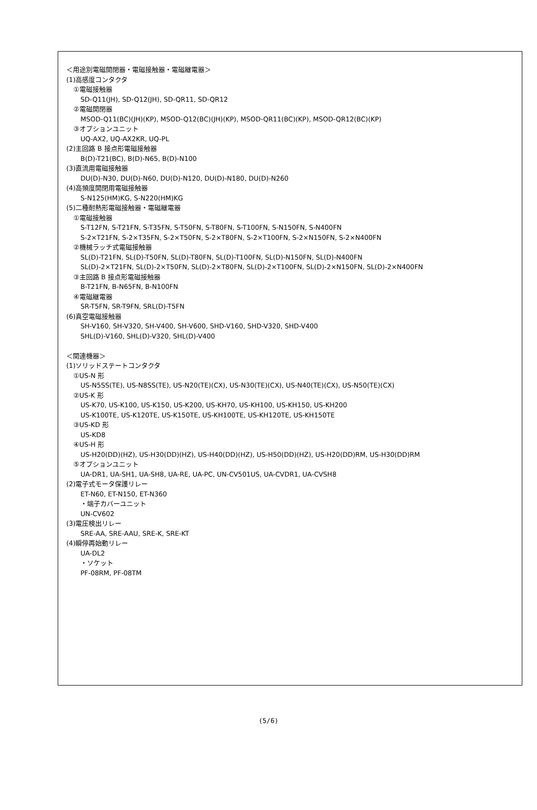＜用途別電磁開閉器・電磁接触器・電磁継電器＞
(1)高感度コンタクタ
①電磁接触器
SD-Q11(JH), SD-Q12(JH), SD-QR11, SD-QR12
②電磁開閉器
MSOD-Q11(BC)(JH)(KP), MSOD-Q12(BC)(JH)(KP), MSOD-QR11(BC)(KP), MSOD-QR12(BC)(KP)
③オプションユニット
UQ-AX2, UQ-AX2KR, UQ-PL
(2)主回路 B 接点形電磁接触器
B(D)-T21(BC), B(D)-N65, B(D)-N100
(3)直流用電磁接触器
DU(D)-N30, DU(D)-N60, DU(D)-N120, DU(D)-N180, DU(D)-N260
(4)高頻度開閉用電磁接触器
S-N125(HM)KG, S-N220(HM)KG
(5)二種耐熱形電磁接触器・電磁継電器
①電磁接触器
S-T12FN, S-T21FN, S-T35FN, S-T50FN, S-T80FN, S-T100FN, S-N150FN, S-N400FN
S-2×T21FN, S-2×T35FN, S-2×T50FN, S-2×T80FN, S-2×T100FN, S-2×N150FN, S-2×N400FN
②機械ラッチ式電磁接触器
SL(D)-T21FN, SL(D)-T50FN, SL(D)-T80FN, SL(D)-T100FN, SL(D)-N150FN, SL(D)-N400FN
SL(D)-2×T21FN, SL(D)-2×T50FN, SL(D)-2×T80FN, SL(D)-2×T100FN, SL(D)-2×N150FN, SL(D)-2×N400FN
③主回路 B 接点形電磁接触器
B-T21FN, B-N65FN, B-N100FN
④電磁継電器
SR-T5FN, SR-T9FN, SRL(D)-T5FN
(6)真空電磁接触器
SH-V160, SH-V320, SH-V400, SH-V600, SHD-V160, SHD-V320, SHD-V400
SHL(D)-V160, SHL(D)-V320, SHL(D)-V400
＜関連機器＞
(1)ソリッドステートコンタクタ
①US-N 形
US-N5SS(TE), US-N8SS(TE), US-N20(TE)(CX), US-N30(TE)(CX), US-N40(TE)(CX), US-N50(TE)(CX)
②US-K 形
US-K70, US-K100, US-K150, US-K200, US-KH70, US-KH100, US-KH150, US-KH200
US-K100TE, US-K120TE, US-K150TE, US-KH100TE, US-KH120TE, US-KH150TE
③US-KD 形
US-KD8
④US-H 形
US-H20(DD)(HZ), US-H30(DD)(HZ), US-H40(DD)(HZ), US-H50(DD)(HZ), US-H20(DD)RM, US-H30(DD)RM
⑤オプションユニット
UA-DR1, UA-SH1, UA-SH8, UA-RE, UA-PC, UN-CV501US, UA-CVDR1, UA-CVSH8
(2)電子式モータ保護リレー
ET-N60, ET-N150, ET-N360
・端子カバーユニット
UN-CV602
(3)電圧検出リレー
SRE-AA, SRE-AAU, SRE-K, SRE-KT
(4)瞬停再始動リレー
UA-DL2
・ソケット
PF-08RM, PF-08TM
(5/6)